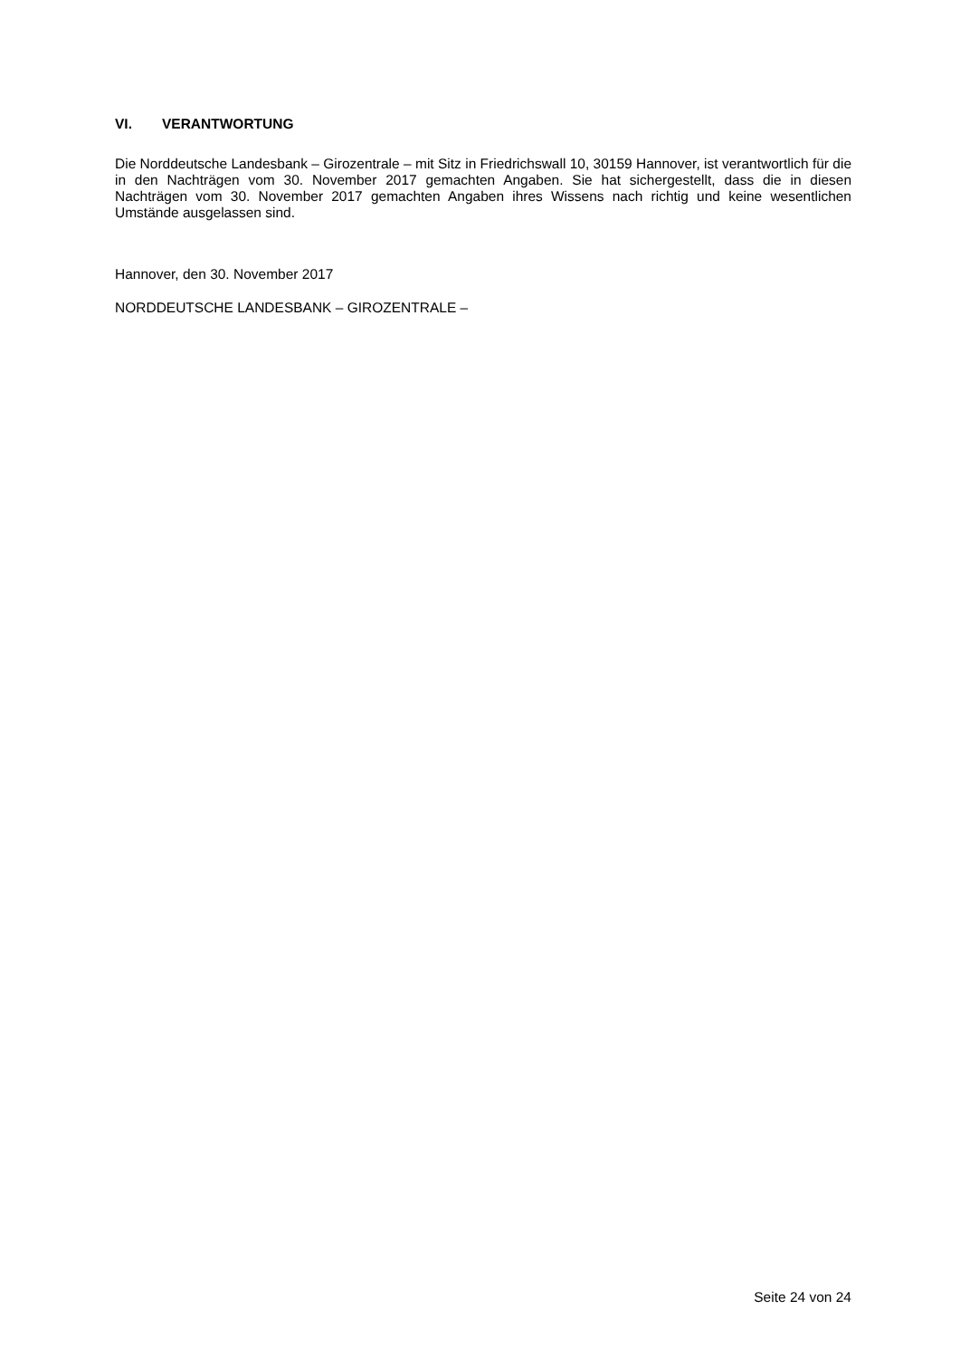VI. VERANTWORTUNG
Die Norddeutsche Landesbank – Girozentrale – mit Sitz in Friedrichswall 10, 30159 Hannover, ist verantwortlich für die in den Nachträgen vom 30. November 2017 gemachten Angaben. Sie hat sichergestellt, dass die in diesen Nachträgen vom 30. November 2017 gemachten Angaben ihres Wissens nach richtig und keine wesentlichen Umstände ausgelassen sind.
Hannover, den 30. November 2017
NORDDEUTSCHE LANDESBANK – GIROZENTRALE –
Seite 24 von 24